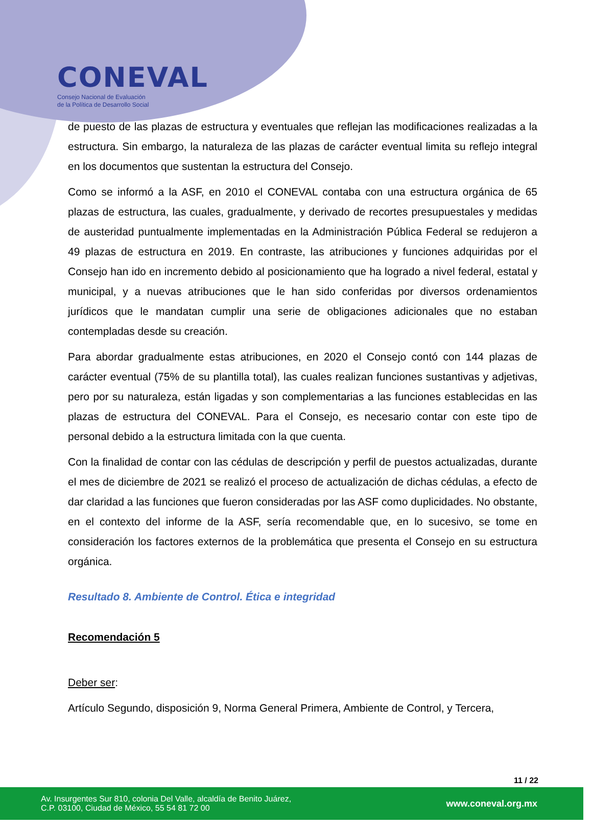CONEVAL
Consejo Nacional de Evaluación
de la Política de Desarrollo Social
de puesto de las plazas de estructura y eventuales que reflejan las modificaciones realizadas a la estructura. Sin embargo, la naturaleza de las plazas de carácter eventual limita su reflejo integral en los documentos que sustentan la estructura del Consejo.
Como se informó a la ASF, en 2010 el CONEVAL contaba con una estructura orgánica de 65 plazas de estructura, las cuales, gradualmente, y derivado de recortes presupuestales y medidas de austeridad puntualmente implementadas en la Administración Pública Federal se redujeron a 49 plazas de estructura en 2019. En contraste, las atribuciones y funciones adquiridas por el Consejo han ido en incremento debido al posicionamiento que ha logrado a nivel federal, estatal y municipal, y a nuevas atribuciones que le han sido conferidas por diversos ordenamientos jurídicos que le mandatan cumplir una serie de obligaciones adicionales que no estaban contempladas desde su creación.
Para abordar gradualmente estas atribuciones, en 2020 el Consejo contó con 144 plazas de carácter eventual (75% de su plantilla total), las cuales realizan funciones sustantivas y adjetivas, pero por su naturaleza, están ligadas y son complementarias a las funciones establecidas en las plazas de estructura del CONEVAL. Para el Consejo, es necesario contar con este tipo de personal debido a la estructura limitada con la que cuenta.
Con la finalidad de contar con las cédulas de descripción y perfil de puestos actualizadas, durante el mes de diciembre de 2021 se realizó el proceso de actualización de dichas cédulas, a efecto de dar claridad a las funciones que fueron consideradas por las ASF como duplicidades. No obstante, en el contexto del informe de la ASF, sería recomendable que, en lo sucesivo, se tome en consideración los factores externos de la problemática que presenta el Consejo en su estructura orgánica.
Resultado 8. Ambiente de Control. Ética e integridad
Recomendación 5
Deber ser:
Artículo Segundo, disposición 9, Norma General Primera, Ambiente de Control, y Tercera,
11 / 22
Av. Insurgentes Sur 810, colonia Del Valle, alcaldía de Benito Juárez,
C.P. 03100, Ciudad de México, 55 54 81 72 00
www.coneval.org.mx